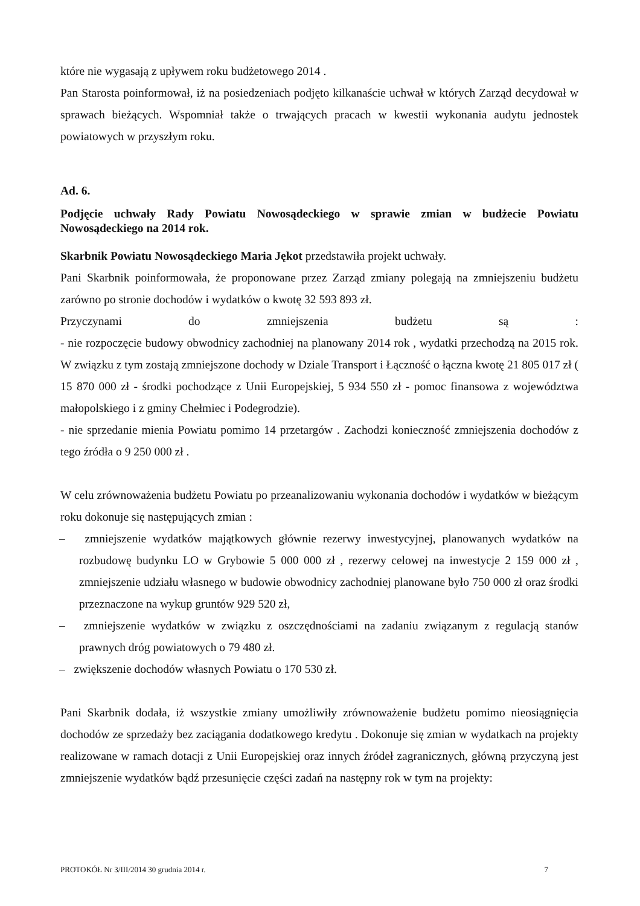które nie wygasają z upływem roku budżetowego 2014 .
Pan Starosta poinformował, iż na posiedzeniach podjęto kilkanaście uchwał w których Zarząd decydował w sprawach bieżących. Wspomniał także o trwających pracach w kwestii wykonania audytu jednostek powiatowych w przyszłym roku.
Ad. 6.
Podjęcie uchwały Rady Powiatu Nowosądeckiego w sprawie zmian w budżecie Powiatu Nowosądeckiego na 2014 rok.
Skarbnik Powiatu Nowosądeckiego Maria Jękot przedstawiła projekt uchwały.
Pani Skarbnik poinformowała, że proponowane przez Zarząd zmiany polegają na zmniejszeniu budżetu zarówno po stronie dochodów i wydatków o kwotę 32 593 893 zł.
Przyczynami do zmniejszenia budżetu są :
- nie rozpoczęcie budowy obwodnicy zachodniej na planowany 2014 rok , wydatki przechodzą na 2015 rok. W związku z tym zostają zmniejszone dochody w Dziale Transport i Łączność o łączna kwotę 21 805 017 zł ( 15 870 000 zł - środki pochodzące z Unii Europejskiej, 5 934 550 zł - pomoc finansowa z województwa małopolskiego i z gminy Chełmiec i Podegrodzie).
- nie sprzedanie mienia Powiatu pomimo 14 przetargów . Zachodzi konieczność zmniejszenia dochodów z tego źródła o 9 250 000 zł .
W celu zrównoważenia budżetu Powiatu po przeanalizowaniu wykonania dochodów i wydatków w bieżącym roku dokonuje się następujących zmian :
– zmniejszenie wydatków majątkowych głównie rezerwy inwestycyjnej, planowanych wydatków na rozbudowę budynku LO w Grybowie 5 000 000 zł , rezerwy celowej na inwestycje 2 159 000 zł , zmniejszenie udziału własnego w budowie obwodnicy zachodniej planowane było 750 000 zł oraz środki przeznaczone na wykup gruntów 929 520 zł,
– zmniejszenie wydatków w związku z oszczędnościami na zadaniu związanym z regulacją stanów prawnych dróg powiatowych o 79 480 zł.
– zwiększenie dochodów własnych Powiatu o 170 530 zł.
Pani Skarbnik dodała, iż wszystkie zmiany umożliwiły zrównoważenie budżetu pomimo nieosiągnięcia dochodów ze sprzedaży bez zaciągania dodatkowego kredytu . Dokonuje się zmian w wydatkach na projekty realizowane w ramach dotacji z Unii Europejskiej oraz innych źródeł zagranicznych, główną przyczyną jest zmniejszenie wydatków bądź przesunięcie części zadań na następny rok w tym na projekty:
PROTOKÓŁ Nr 3/III/2014 30 grudnia 2014 r. 7